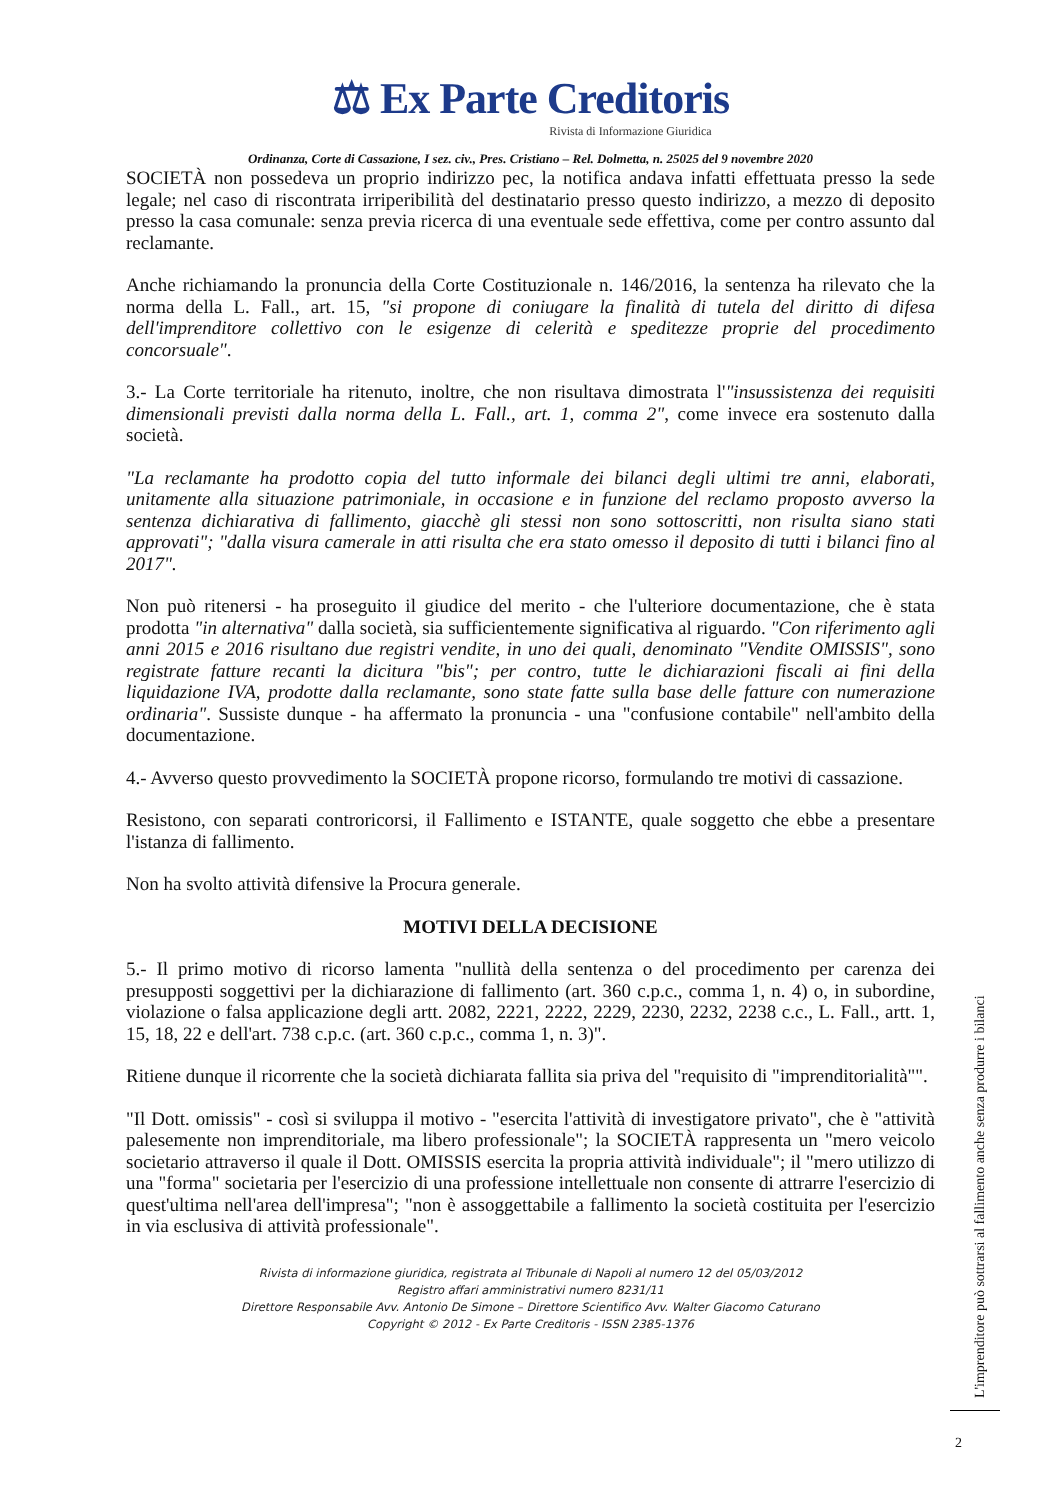⚖ Ex Parte Creditoris
Rivista di Informazione Giuridica
Ordinanza, Corte di Cassazione, I sez. civ., Pres. Cristiano – Rel. Dolmetta, n. 25025 del 9 novembre 2020
SOCIETÀ non possedeva un proprio indirizzo pec, la notifica andava infatti effettuata presso la sede legale; nel caso di riscontrata irriperibilità del destinatario presso questo indirizzo, a mezzo di deposito presso la casa comunale: senza previa ricerca di una eventuale sede effettiva, come per contro assunto dal reclamante.
Anche richiamando la pronuncia della Corte Costituzionale n. 146/2016, la sentenza ha rilevato che la norma della L. Fall., art. 15, "si propone di coniugare la finalità di tutela del diritto di difesa dell'imprenditore collettivo con le esigenze di celerità e speditezze proprie del procedimento concorsuale".
3.- La Corte territoriale ha ritenuto, inoltre, che non risultava dimostrata l'"insussistenza dei requisiti dimensionali previsti dalla norma della L. Fall., art. 1, comma 2", come invece era sostenuto dalla società.
"La reclamante ha prodotto copia del tutto informale dei bilanci degli ultimi tre anni, elaborati, unitamente alla situazione patrimoniale, in occasione e in funzione del reclamo proposto avverso la sentenza dichiarativa di fallimento, giacchè gli stessi non sono sottoscritti, non risulta siano stati approvati"; "dalla visura camerale in atti risulta che era stato omesso il deposito di tutti i bilanci fino al 2017".
Non può ritenersi - ha proseguito il giudice del merito - che l'ulteriore documentazione, che è stata prodotta "in alternativa" dalla società, sia sufficientemente significativa al riguardo. "Con riferimento agli anni 2015 e 2016 risultano due registri vendite, in uno dei quali, denominato "Vendite OMISSIS", sono registrate fatture recanti la dicitura "bis"; per contro, tutte le dichiarazioni fiscali ai fini della liquidazione IVA, prodotte dalla reclamante, sono state fatte sulla base delle fatture con numerazione ordinaria". Sussiste dunque - ha affermato la pronuncia - una "confusione contabile" nell'ambito della documentazione.
4.- Avverso questo provvedimento la SOCIETÀ propone ricorso, formulando tre motivi di cassazione.
Resistono, con separati controricorsi, il Fallimento e ISTANTE, quale soggetto che ebbe a presentare l'istanza di fallimento.
Non ha svolto attività difensive la Procura generale.
MOTIVI DELLA DECISIONE
5.- Il primo motivo di ricorso lamenta "nullità della sentenza o del procedimento per carenza dei presupposti soggettivi per la dichiarazione di fallimento (art. 360 c.p.c., comma 1, n. 4) o, in subordine, violazione o falsa applicazione degli artt. 2082, 2221, 2222, 2229, 2230, 2232, 2238 c.c., L. Fall., artt. 1, 15, 18, 22 e dell'art. 738 c.p.c. (art. 360 c.p.c., comma 1, n. 3)".
Ritiene dunque il ricorrente che la società dichiarata fallita sia priva del "requisito di "imprenditorialità"".
"Il Dott. omissis" - così si sviluppa il motivo - "esercita l'attività di investigatore privato", che è "attività palesemente non imprenditoriale, ma libero professionale"; la SOCIETÀ rappresenta un "mero veicolo societario attraverso il quale il Dott. OMISSIS esercita la propria attività individuale"; il "mero utilizzo di una "forma" societaria per l'esercizio di una professione intellettuale non consente di attrarre l'esercizio di quest'ultima nell'area dell'impresa"; "non è assoggettabile a fallimento la società costituita per l'esercizio in via esclusiva di attività professionale".
Rivista di informazione giuridica, registrata al Tribunale di Napoli al numero 12 del 05/03/2012
Registro affari amministrativi numero 8231/11
Direttore Responsabile Avv. Antonio De Simone – Direttore Scientifico Avv. Walter Giacomo Caturano
Copyright © 2012 - Ex Parte Creditoris - ISSN 2385-1376
L'imprenditore può sottrarsi al fallimento anche senza produrre i bilanci
2